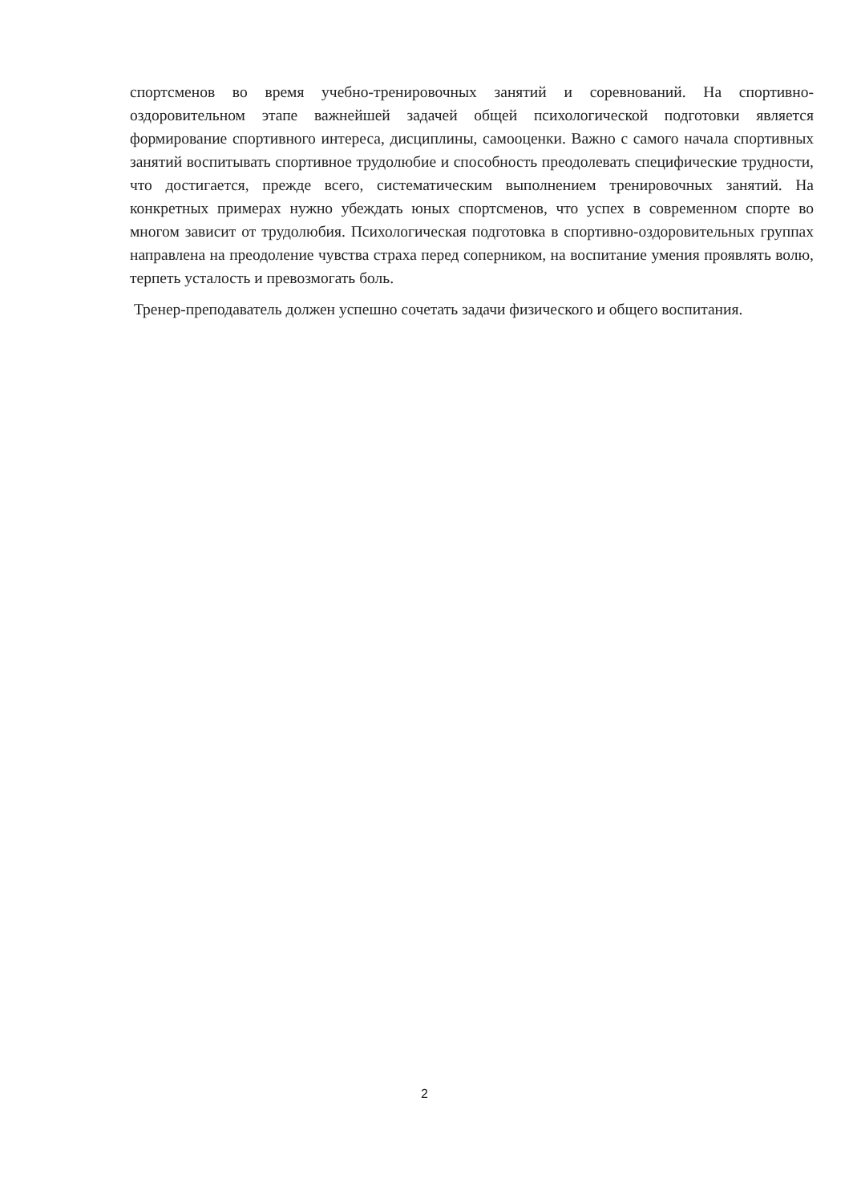спортсменов во время учебно-тренировочных занятий и соревнований. На спортивно-оздоровительном этапе важнейшей задачей общей психологической подготовки является формирование спортивного интереса, дисциплины, самооценки. Важно с самого начала спортивных занятий воспитывать спортивное трудолюбие и способность преодолевать специфические трудности, что достигается, прежде всего, систематическим выполнением тренировочных занятий. На конкретных примерах нужно убеждать юных спортсменов, что успех в современном спорте во многом зависит от трудолюбия. Психологическая подготовка в спортивно-оздоровительных группах направлена на преодоление чувства страха перед соперником, на воспитание умения проявлять волю, терпеть усталость и превозмогать боль.
Тренер-преподаватель должен успешно сочетать задачи физического и общего воспитания.
2